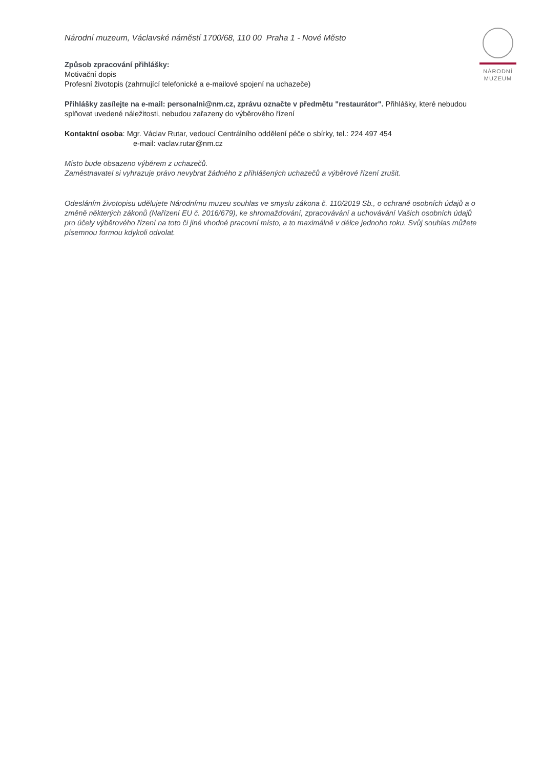NÁRODNÍ
MUZEUM
Národní muzeum, Václavské náměstí 1700/68, 110 00 Praha 1 - Nové Město
Způsob zpracování přihlášky:
Motivační dopis
Profesní životopis (zahrnující telefonické a e-mailové spojení na uchazeče)
Přihlášky zasílejte na e-mail: personalni@nm.cz, zprávu označte v předmětu "restaurátor". Přihlášky, které nebudou splňovat uvedené náležitosti, nebudou zařazeny do výběrového řízení
Kontaktní osoba: Mgr. Václav Rutar, vedoucí Centrálního oddělení péče o sbírky, tel.: 224 497 454
e-mail: vaclav.rutar@nm.cz
Místo bude obsazeno výběrem z uchazečů.
Zaměstnavatel si vyhrazuje právo nevybrat žádného z přihlášených uchazečů a výběrové řízení zrušit.
Odesláním životopisu udělujete Národnímu muzeu souhlas ve smyslu zákona č. 110/2019 Sb., o ochraně osobních údajů a o změně některých zákonů (Nařízení EU č. 2016/679), ke shromažďování, zpracovávání a uchovávání Vašich osobních údajů pro účely výběrového řízení na toto či jiné vhodné pracovní místo, a to maximálně v délce jednoho roku. Svůj souhlas můžete písemnou formou kdykoli odvolat.